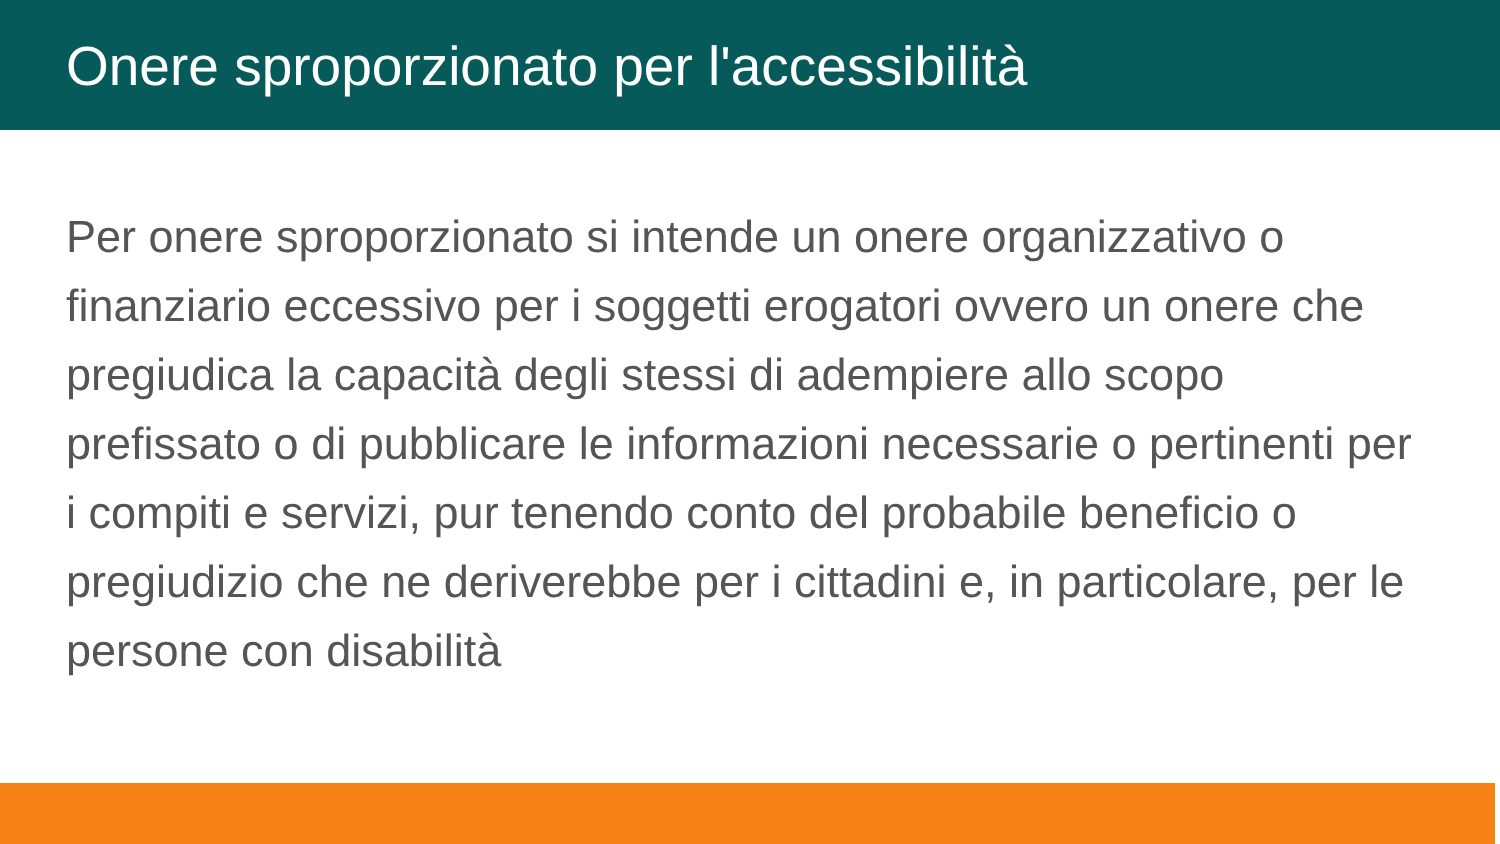Onere sproporzionato per l'accessibilità
Per onere sproporzionato si intende un onere organizzativo o finanziario eccessivo per i soggetti erogatori ovvero un onere che pregiudica la capacità degli stessi di adempiere allo scopo prefissato o di pubblicare le informazioni necessarie o pertinenti per i compiti e servizi, pur tenendo conto del probabile beneficio o pregiudizio che ne deriverebbe per i cittadini e, in particolare, per le persone con disabilità